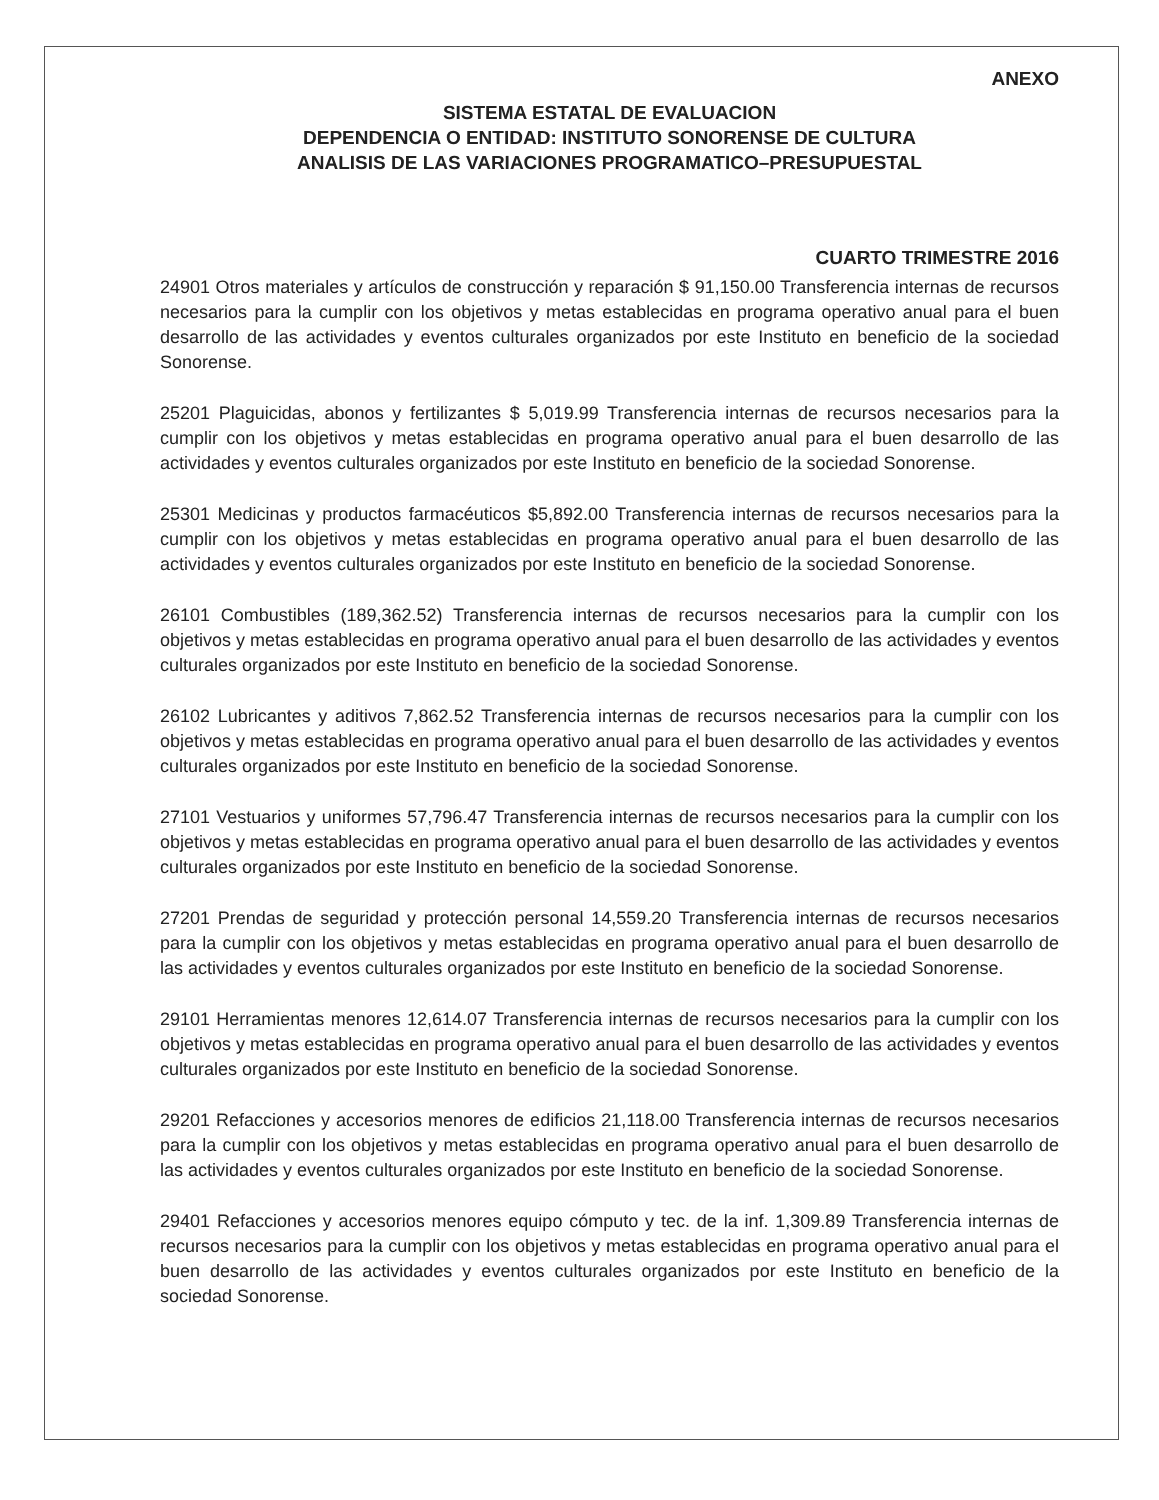ANEXO
SISTEMA ESTATAL DE EVALUACION
DEPENDENCIA O ENTIDAD: INSTITUTO SONORENSE DE CULTURA
ANALISIS DE LAS VARIACIONES PROGRAMATICO–PRESUPUESTAL
CUARTO TRIMESTRE 2016
24901 Otros materiales y artículos de construcción y reparación $ 91,150.00 Transferencia internas de recursos necesarios para la cumplir con los objetivos y metas establecidas en programa operativo anual para el buen desarrollo de las actividades y eventos culturales organizados por este Instituto en beneficio de la sociedad Sonorense.
25201 Plaguicidas, abonos y fertilizantes $ 5,019.99 Transferencia internas de recursos necesarios para la cumplir con los objetivos y metas establecidas en programa operativo anual para el buen desarrollo de las actividades y eventos culturales organizados por este Instituto en beneficio de la sociedad Sonorense.
25301 Medicinas y productos farmacéuticos $5,892.00 Transferencia internas de recursos necesarios para la cumplir con los objetivos y metas establecidas en programa operativo anual para el buen desarrollo de las actividades y eventos culturales organizados por este Instituto en beneficio de la sociedad Sonorense.
26101 Combustibles (189,362.52) Transferencia internas de recursos necesarios para la cumplir con los objetivos y metas establecidas en programa operativo anual para el buen desarrollo de las actividades y eventos culturales organizados por este Instituto en beneficio de la sociedad Sonorense.
26102 Lubricantes y aditivos 7,862.52 Transferencia internas de recursos necesarios para la cumplir con los objetivos y metas establecidas en programa operativo anual para el buen desarrollo de las actividades y eventos culturales organizados por este Instituto en beneficio de la sociedad Sonorense.
27101 Vestuarios y uniformes 57,796.47 Transferencia internas de recursos necesarios para la cumplir con los objetivos y metas establecidas en programa operativo anual para el buen desarrollo de las actividades y eventos culturales organizados por este Instituto en beneficio de la sociedad Sonorense.
27201 Prendas de seguridad y protección personal 14,559.20 Transferencia internas de recursos necesarios para la cumplir con los objetivos y metas establecidas en programa operativo anual para el buen desarrollo de las actividades y eventos culturales organizados por este Instituto en beneficio de la sociedad Sonorense.
29101 Herramientas menores 12,614.07 Transferencia internas de recursos necesarios para la cumplir con los objetivos y metas establecidas en programa operativo anual para el buen desarrollo de las actividades y eventos culturales organizados por este Instituto en beneficio de la sociedad Sonorense.
29201 Refacciones y accesorios menores de edificios 21,118.00 Transferencia internas de recursos necesarios para la cumplir con los objetivos y metas establecidas en programa operativo anual para el buen desarrollo de las actividades y eventos culturales organizados por este Instituto en beneficio de la sociedad Sonorense.
29401 Refacciones y accesorios menores equipo cómputo y tec. de la inf. 1,309.89 Transferencia internas de recursos necesarios para la cumplir con los objetivos y metas establecidas en programa operativo anual para el buen desarrollo de las actividades y eventos culturales organizados por este Instituto en beneficio de la sociedad Sonorense.